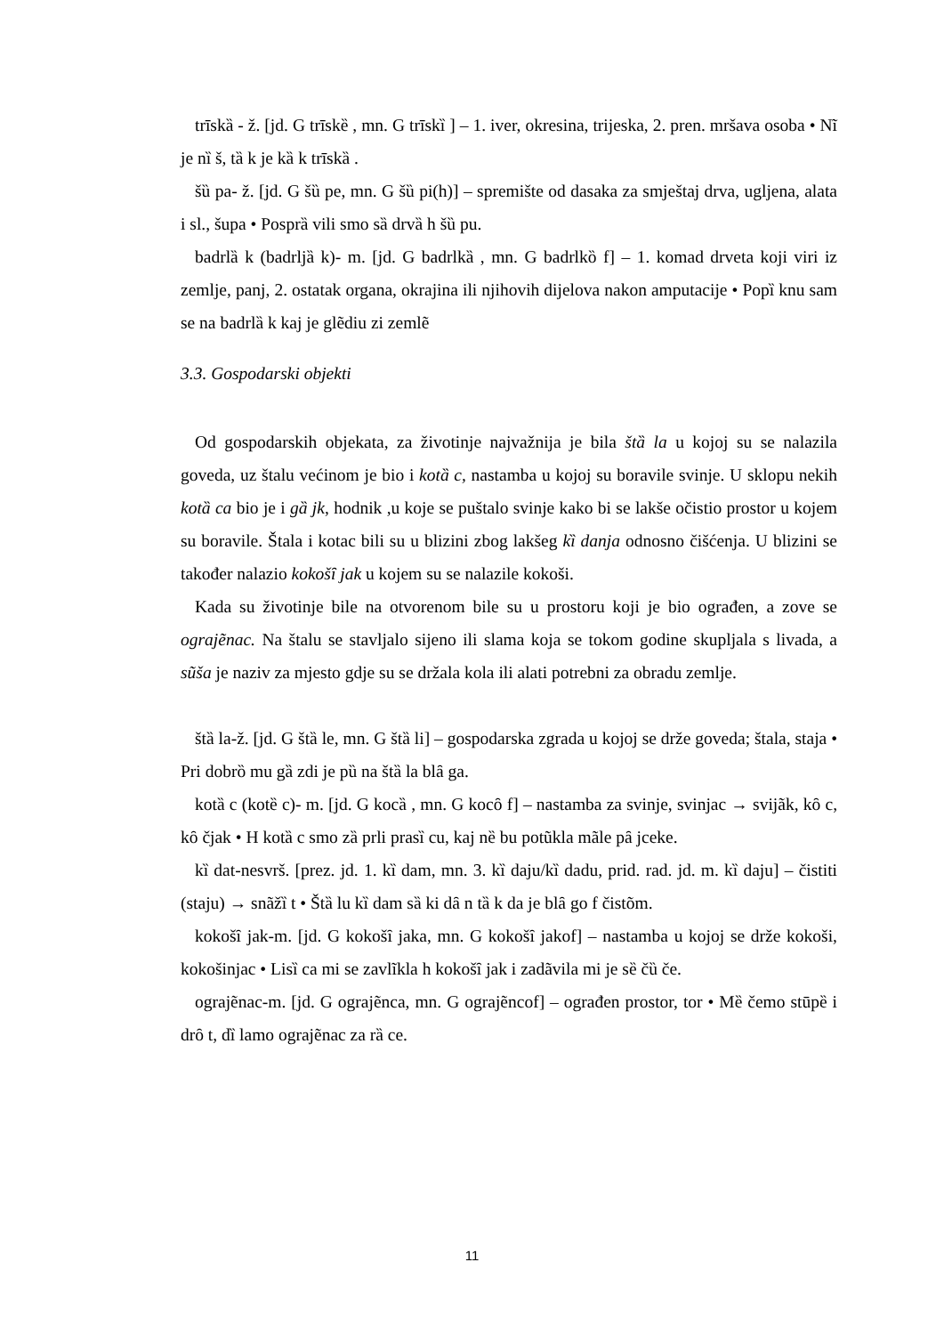trīskȁ - ž. [jd. G trīskȅ , mn. G trīskȉ ] – 1. iver, okresina, trijeska, 2. pren. mršava osoba • Nĩ je nȉ š, tȁ k je kȁ k trīskȁ .
šȕ pa- ž. [jd. G šȕ pe, mn. G šȕ pi(h)] – spremište od dasaka za smještaj drva, ugljena, alata i sl., šupa • Posprȁ vili smo sȁ drvȁ h šȕ pu.
badrlȁ k (badrljȁ k)- m. [jd. G badrlkȁ , mn. G badrlkȍ f] – 1. komad drveta koji viri iz zemlje, panj, 2. ostatak organa, okrajina ili njihovih dijelova nakon amputacije • Popȉ knu sam se na badrlȁ k kaj je glẽdiu zi zemlẽ
3.3. Gospodarski objekti
Od gospodarskih objekata, za životinje najvažnija je bila štȁ la u kojoj su se nalazila goveda, uz štalu većinom je bio i kotȁ c, nastamba u kojoj su boravile svinje. U sklopu nekih kotȁ ca bio je i gȁ jk, hodnik ,u koje se puštalo svinje kako bi se lakše očistio prostor u kojem su boravile. Štala i kotac bili su u blizini zbog lakšeg kȉ danja odnosno čišćenja. U blizini se također nalazio kokošȋ jak u kojem su se nalazile kokoši.
Kada su životinje bile na otvorenom bile su u prostoru koji je bio ograđen, a zove se ograjẽnac. Na štalu se stavljalo sijeno ili slama koja se tokom godine skupljala s livada, a sũša je naziv za mjesto gdje su se držala kola ili alati potrebni za obradu zemlje.
štȁ la-ž. [jd. G štȁ le, mn. G štȁ li] – gospodarska zgrada u kojoj se drže goveda; štala, staja • Pri dobrȍ mu gȁ zdi je pȕ na štȁ la blȃ ga.
kotȁ c (kotȅ c)- m. [jd. G kocȁ , mn. G kocȏ f] – nastamba za svinje, svinjac → svijãk, kȏ c, kȏ čjak • H kotȁ c smo zȁ prli prasȉ cu, kaj nȅ bu potũkla mãle pȃ jceke.
kȉ dat-nesvrš. [prez. jd. 1. kȉ dam, mn. 3. kȉ daju/kȉ dadu, prid. rad. jd. m. kȉ daju] – čistiti (staju) → snãžȉ t • Štȁ lu kȉ dam sȁ ki dȃ n tȁ k da je blȃ go f čistõm.
kokošȋ jak-m. [jd. G kokošȋ jaka, mn. G kokošȋ jakof] – nastamba u kojoj se drže kokoši, kokošinjac • Lisȉ ca mi se zavlĩkla h kokošȋ jak i zadãvila mi je sȅ čȕ če.
ograjẽnac-m. [jd. G ograjẽnca, mn. G ograjẽncof] – ograđen prostor, tor • Mȅ čemo stūpȅ i drȏ t, dȉ lamo ograjẽnac za rȁ ce.
11